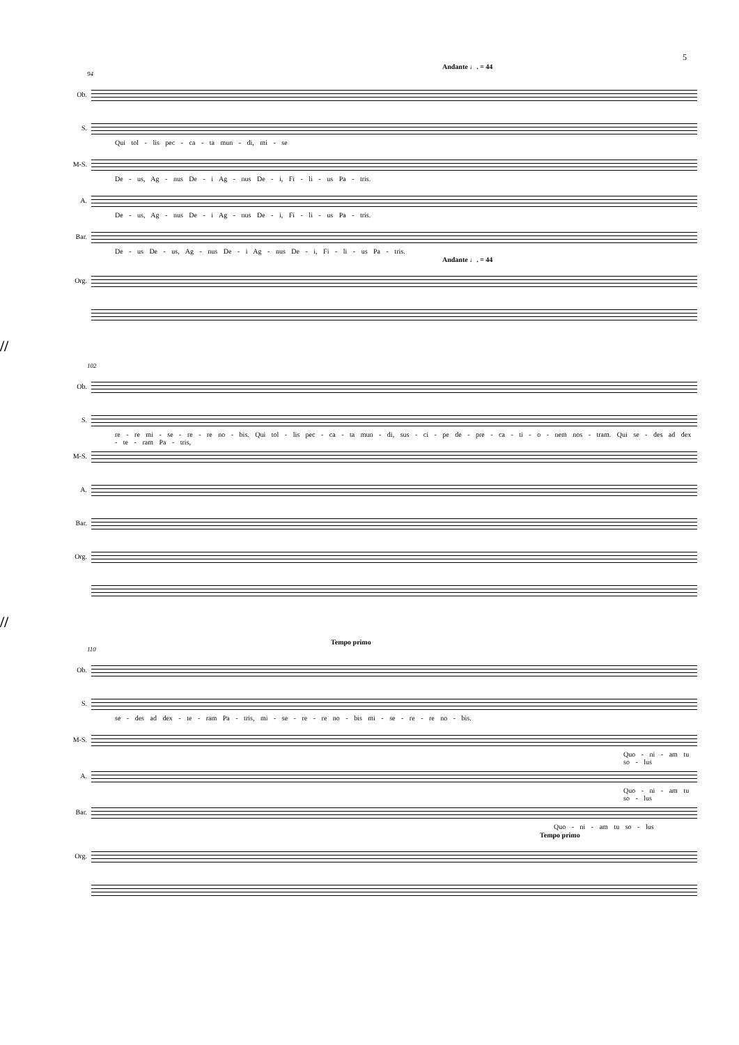5
Andante ♩. = 44
94
Ob.
S.
Qui tol - lis pec - ca - ta mun - di, mi - se
M-S.
De - us, Ag - nus De - i Ag - nus De - i, Fi - li - us Pa - tris.
A.
De - us, Ag - nus De - i Ag - nus De - i, Fi - li - us Pa - tris.
Bar.
De - us De - us, Ag - nus De - i Ag - nus De - i, Fi - li - us Pa - tris.
Andante ♩. = 44
Org.
//
102
Ob.
S.
re - re mi - se - re - re no - bis. Qui tol - lis pec - ca - ta mun - di, sus - ci - pe de - pre - ca - ti - o - nem nos - tram. Qui se - des ad dex - te - ram Pa - tris,
M-S.
A.
Bar.
Org.
//
Tempo primo
110
Ob.
S.
se - des ad dex - te - ram Pa - tris, mi - se - re - re no - bis mi - se - re - re no - bis.
M-S.
Quo - ni - am tu so - lus
A.
Quo - ni - am tu so - lus
Bar.
Quo - ni - am tu so - lus
Tempo primo
Org.